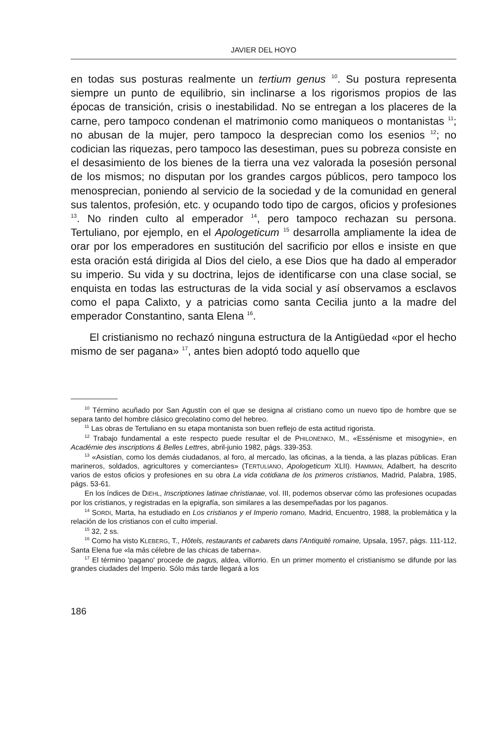JAVIER DEL HOYO
en todas sus posturas realmente un tertium genus <sup>10</sup>. Su postura representa siempre un punto de equilibrio, sin inclinarse a los rigorismos propios de las épocas de transición, crisis o inestabilidad. No se entregan a los placeres de la carne, pero tampoco condenan el matrimonio como maniqueos o montanistas <sup>11</sup>; no abusan de la mujer, pero tampoco la desprecian como los esenios <sup>12</sup>; no codician las riquezas, pero tampoco las desestiman, pues su pobreza consiste en el desasimiento de los bienes de la tierra una vez valorada la posesión personal de los mismos; no disputan por los grandes cargos públicos, pero tampoco los menosprecian, poniendo al servicio de la sociedad y de la comunidad en general sus talentos, profesión, etc. y ocupando todo tipo de cargos, oficios y profesiones <sup>13</sup>. No rinden culto al emperador <sup>14</sup>, pero tampoco rechazan su persona. Tertuliano, por ejemplo, en el Apologeticum <sup>15</sup> desarrolla ampliamente la idea de orar por los emperadores en sustitución del sacrificio por ellos e insiste en que esta oración está dirigida al Dios del cielo, a ese Dios que ha dado al emperador su imperio. Su vida y su doctrina, lejos de identificarse con una clase social, se enquista en todas las estructuras de la vida social y así observamos a esclavos como el papa Calixto, y a patricias como santa Cecilia junto a la madre del emperador Constantino, santa Elena <sup>16</sup>.
El cristianismo no rechazó ninguna estructura de la Antigüedad «por el hecho mismo de ser pagana» <sup>17</sup>, antes bien adoptó todo aquello que
<sup>10</sup> Término acuñado por San Agustín con el que se designa al cristiano como un nuevo tipo de hombre que se separa tanto del hombre clásico grecolatino como del hebreo.
<sup>11</sup> Las obras de Tertuliano en su etapa montanista son buen reflejo de esta actitud rigorista.
<sup>12</sup> Trabajo fundamental a este respecto puede resultar el de PHILONENKO, M., «Essénisme et misogynie», en Académie des inscriptions & Belles Lettres, abril-junio 1982, págs. 339-353.
<sup>13</sup> «Asistían, como los demás ciudadanos, al foro, al mercado, las oficinas, a la tienda, a las plazas públicas. Eran marineros, soldados, agricultores y comerciantes» (TERTULIANO, Apologeticum XLII). HAMMAN, Adalbert, ha descrito varios de estos oficios y profesiones en su obra La vida cotidiana de los primeros cristianos, Madrid, Palabra, 1985, págs. 53-61.
En los índices de DIEHL, Inscriptiones latinae christianae, vol. III, podemos observar cómo las profesiones ocupadas por los cristianos, y registradas en la epigrafía, son similares a las desempeñadas por los paganos.
<sup>14</sup> SORDI, Marta, ha estudiado en Los cristianos y el Imperio romano, Madrid, Encuentro, 1988, la problemática y la relación de los cristianos con el culto imperial.
<sup>15</sup> 32, 2 ss.
<sup>16</sup> Como ha visto KLEBERG, T., Hôtels, restaurants et cabarets dans l'Antiquité romaine, Upsala, 1957, págs. 111-112, Santa Elena fue «la más célebre de las chicas de taberna».
<sup>17</sup> El término 'pagano' procede de pagus, aldea, villorrio. En un primer momento el cristianismo se difunde por las grandes ciudades del Imperio. Sólo más tarde llegará a los
186